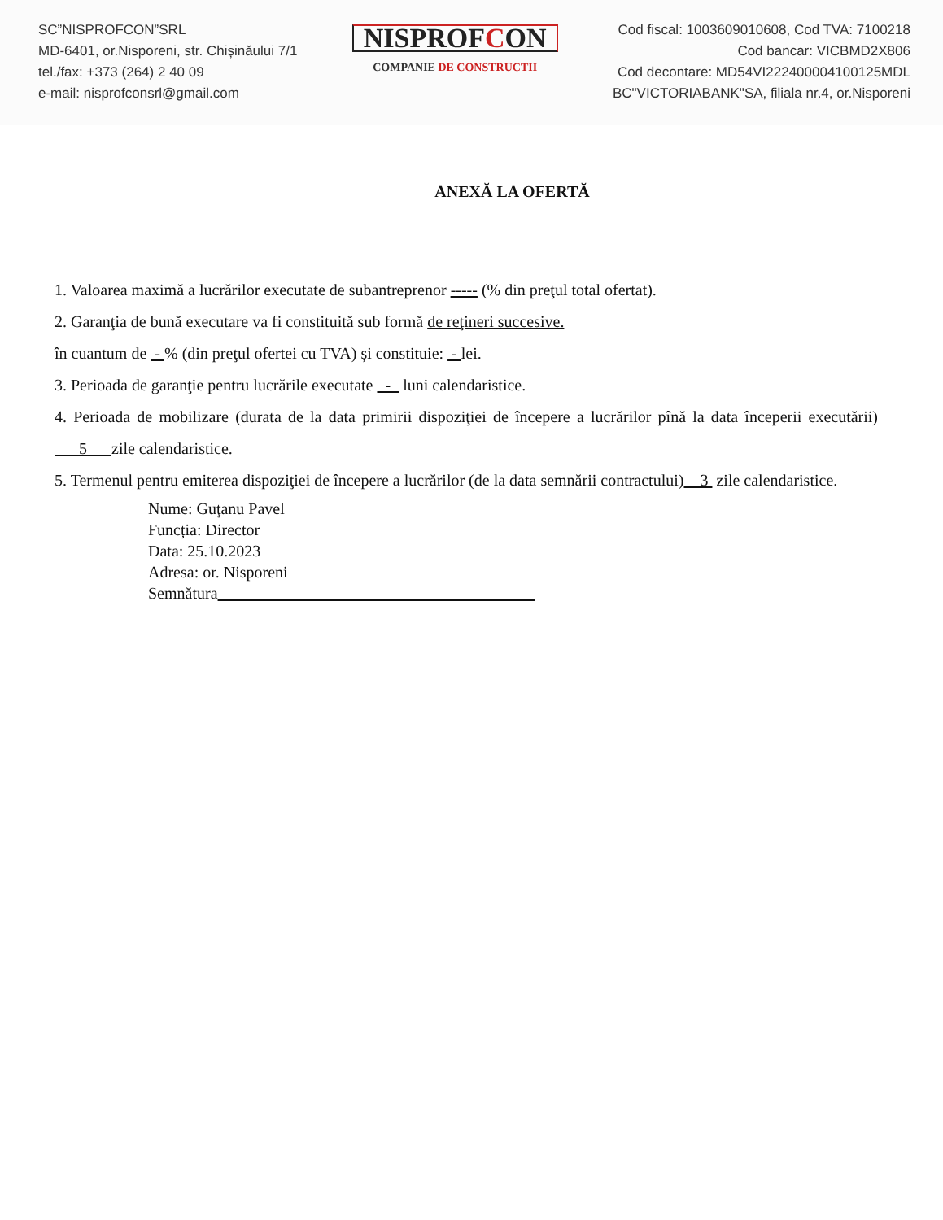SC”NISPROFCON”SRL
MD-6401, or.Nisporeni, str. Chișinăului 7/1
tel./fax: +373 (264) 2 40 09
e-mail: nisprofconsrl@gmail.com
NISPROFCON
COMPANIE DE CONSTRUCTII
Cod fiscal: 1003609010608, Cod TVA: 7100218
Cod bancar: VICBMD2X806
Cod decontare: MD54VI222400004100125MDL
BC"VICTORIABANK"SA, filiala nr.4, or.Nisporeni
ANEXĂ LA OFERTĂ
1. Valoarea maximă a lucrărilor executate de subantreprenor ----- (% din preţul total ofertat).
2. Garanţia de bună executare va fi constituită sub formă de reţineri succesive.
în cuantum de - % (din preţul ofertei cu TVA) și constituie: - lei.
3. Perioada de garanţie pentru lucrările executate - luni calendaristice.
4. Perioada de mobilizare (durata de la data primirii dispoziţiei de începere a lucrărilor pînă la data începerii executării) 5 zile calendaristice.
5. Termenul pentru emiterea dispoziţiei de începere a lucrărilor (de la data semnării contractului) 3 zile calendaristice.
Nume: Guţanu Pavel
Funcția: Director
Data: 25.10.2023
Adresa: or. Nisporeni
Semnătura